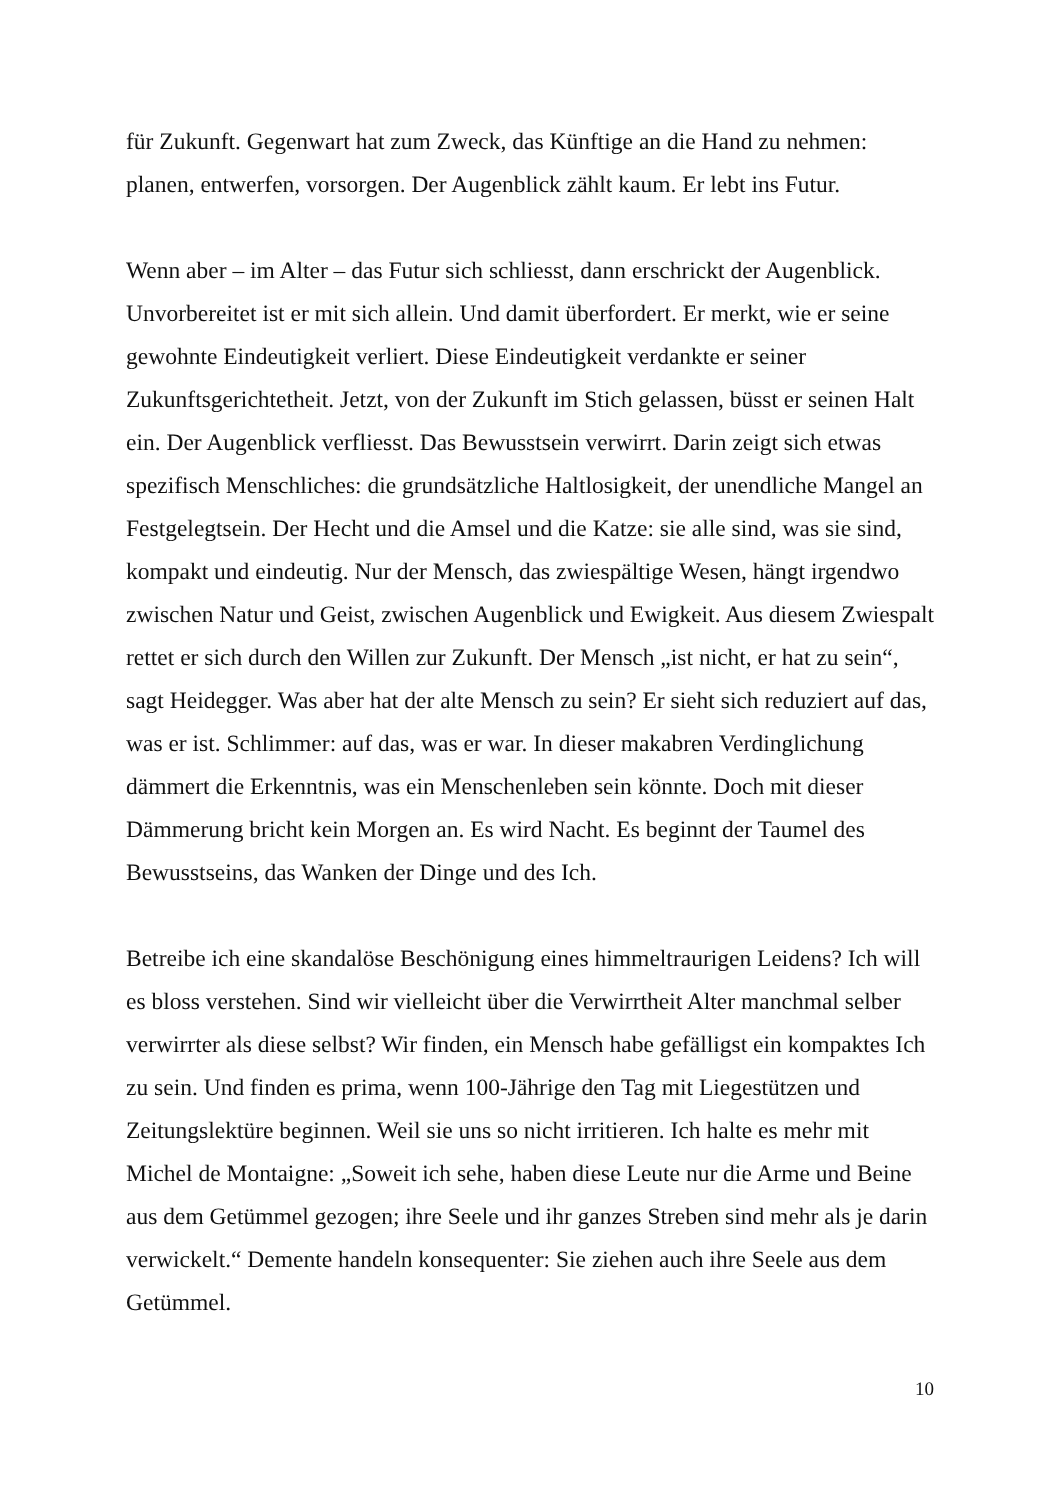für Zukunft. Gegenwart hat zum Zweck, das Künftige an die Hand zu nehmen: planen, entwerfen, vorsorgen. Der Augenblick zählt kaum. Er lebt ins Futur.
Wenn aber – im Alter – das Futur sich schliesst, dann erschrickt der Augenblick. Unvorbereitet ist er mit sich allein. Und damit überfordert. Er merkt, wie er seine gewohnte Eindeutigkeit verliert. Diese Eindeutigkeit verdankte er seiner Zukunftsgerichtetheit. Jetzt, von der Zukunft im Stich gelassen, büsst er seinen Halt ein. Der Augenblick verfliesst. Das Bewusstsein verwirrt. Darin zeigt sich etwas spezifisch Menschliches: die grundsätzliche Haltlosigkeit, der unendliche Mangel an Festgelegtsein. Der Hecht und die Amsel und die Katze: sie alle sind, was sie sind, kompakt und eindeutig. Nur der Mensch, das zwiespältige Wesen, hängt irgendwo zwischen Natur und Geist, zwischen Augenblick und Ewigkeit. Aus diesem Zwiespalt rettet er sich durch den Willen zur Zukunft. Der Mensch „ist nicht, er hat zu sein“, sagt Heidegger. Was aber hat der alte Mensch zu sein? Er sieht sich reduziert auf das, was er ist. Schlimmer: auf das, was er war. In dieser makabren Verdinglichung dämmert die Erkenntnis, was ein Menschenleben sein könnte. Doch mit dieser Dämmerung bricht kein Morgen an. Es wird Nacht. Es beginnt der Taumel des Bewusstseins, das Wanken der Dinge und des Ich.
Betreibe ich eine skandalöse Beschönigung eines himmeltraurigen Leidens? Ich will es bloss verstehen. Sind wir vielleicht über die Verwirrtheit Alter manchmal selber verwirrter als diese selbst? Wir finden, ein Mensch habe gefälligst ein kompaktes Ich zu sein. Und finden es prima, wenn 100-Jährige den Tag mit Liegestützen und Zeitungslektüre beginnen. Weil sie uns so nicht irritieren. Ich halte es mehr mit Michel de Montaigne: „Soweit ich sehe, haben diese Leute nur die Arme und Beine aus dem Getümmel gezogen; ihre Seele und ihr ganzes Streben sind mehr als je darin verwickelt.“ Demente handeln konsequenter: Sie ziehen auch ihre Seele aus dem Getümmel.
10